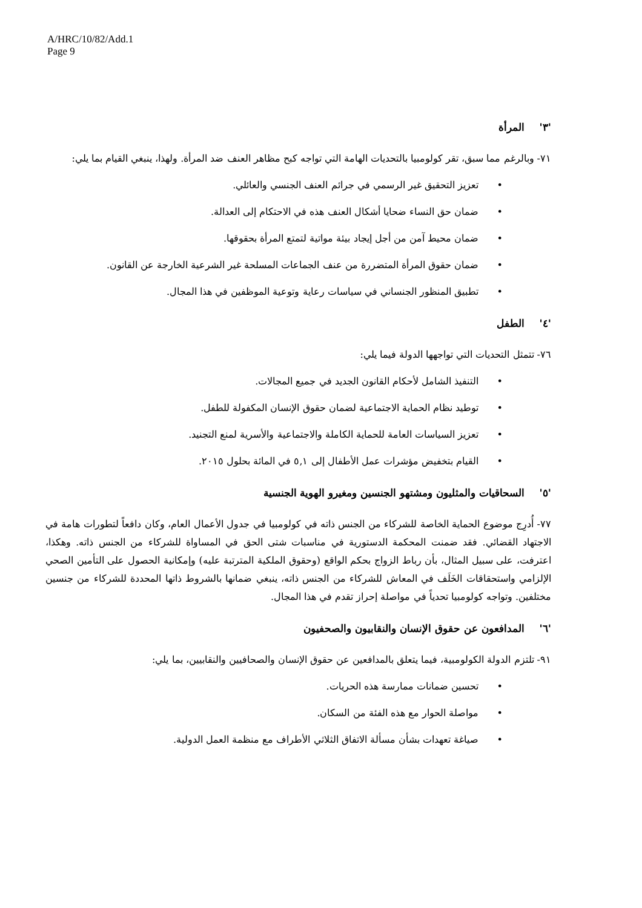A/HRC/10/82/Add.1
Page 9
'٣' المرأة
٧١- وبالرغم مما سبق، تقر كولومبيا بالتحديات الهامة التي تواجه كبح مظاهر العنف ضد المرأة. ولهذا، ينبغي القيام بما يلي:
تعزيز التحقيق غير الرسمي في جرائم العنف الجنسي والعائلي.
ضمان حق النساء ضحايا أشكال العنف هذه في الاحتكام إلى العدالة.
ضمان محيط آمن من أجل إيجاد بيئة مواتية لتمتع المرأة بحقوقها.
ضمان حقوق المرأة المتضررة من عنف الجماعات المسلحة غير الشرعية الخارجة عن القانون.
تطبيق المنظور الجنساني في سياسات رعاية وتوعية الموظفين في هذا المجال.
'٤' الطفل
٧٦- تتمثل التحديات التي تواجهها الدولة فيما يلي:
التنفيذ الشامل لأحكام القانون الجديد في جميع المجالات.
توطيد نظام الحماية الاجتماعية لضمان حقوق الإنسان المكفولة للطفل.
تعزيز السياسات العامة للحماية الكاملة والاجتماعية والأسرية لمنع التجنيد.
القيام بتخفيض مؤشرات عمل الأطفال إلى ٥,١ في المائة بحلول ٢٠١٥.
'٥' السحاقيات والمثليون ومشتهو الجنسين ومغيرو الهوية الجنسية
٧٧- أُدرِج موضوع الحماية الخاصة للشركاء من الجنس ذاته في كولومبيا في جدول الأعمال العام، وكان دافعاً لتطورات هامة في الاجتهاد القضائي. فقد ضمنت المحكمة الدستورية في مناسبات شتى الحق في المساواة للشركاء من الجنس ذاته. وهكذا، اعترفت، على سبيل المثال، بأن رباط الزواج بحكم الواقع (وحقوق الملكية المترتبة عليه) وإمكانية الحصول على التأمين الصحي الإلزامي واستحقاقات الخَلَف في المعاش للشركاء من الجنس ذاته، ينبغي ضمانها بالشروط ذاتها المحددة للشركاء من جنسين مختلفين. وتواجه كولومبيا تحدياً في مواصلة إحراز تقدم في هذا المجال.
'٦' المدافعون عن حقوق الإنسان والنقابيون والصحفيون
٩١- تلتزم الدولة الكولومبية، فيما يتعلق بالمدافعين عن حقوق الإنسان والصحافيين والنقابيين، بما يلي:
تحسين ضمانات ممارسة هذه الحريات.
مواصلة الحوار مع هذه الفئة من السكان.
صياغة تعهدات بشأن مسألة الاتفاق الثلاثي الأطراف مع منظمة العمل الدولية.